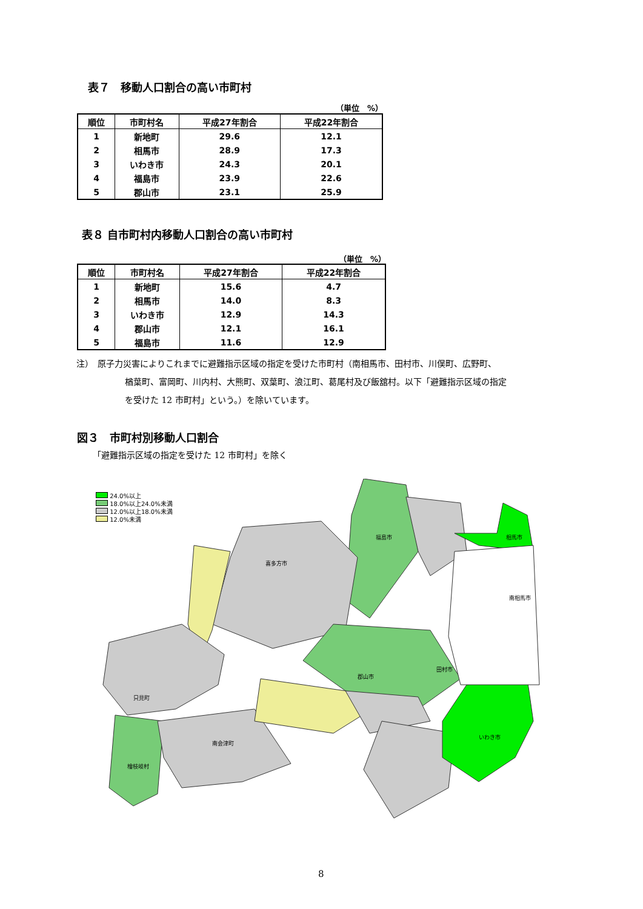表７　移動人口割合の高い市町村
（単位　%）
| 順位 | 市町村名 | 平成27年割合 | 平成22年割合 |
| --- | --- | --- | --- |
| 1 | 新地町 | 29.6 | 12.1 |
| 2 | 相馬市 | 28.9 | 17.3 |
| 3 | いわき市 | 24.3 | 20.1 |
| 4 | 福島市 | 23.9 | 22.6 |
| 5 | 郡山市 | 23.1 | 25.9 |
表８ 自市町村内移動人口割合の高い市町村
（単位　%）
| 順位 | 市町村名 | 平成27年割合 | 平成22年割合 |
| --- | --- | --- | --- |
| 1 | 新地町 | 15.6 | 4.7 |
| 2 | 相馬市 | 14.0 | 8.3 |
| 3 | いわき市 | 12.9 | 14.3 |
| 4 | 郡山市 | 12.1 | 16.1 |
| 5 | 福島市 | 11.6 | 12.9 |
注）　原子力災害によりこれまでに避難指示区域の指定を受けた市町村（南相馬市、田村市、川俣町、広野町、
楢葉町、富岡町、川内村、大熊町、双葉町、浪江町、葛尾村及び飯舘村。以下「避難指示区域の指定
を受けた 12 市町村」という。）を除いています。
図３　市町村別移動人口割合
「避難指示区域の指定を受けた 12 市町村」を除く
24.0%以上
18.0%以上24.0%未満
12.0%以上18.0%未満
12.0%未満
福島市
相馬市
喜多方市
郡山市
いわき市
只見町
檜枝岐村
南会津町
南相馬市
田村市
8